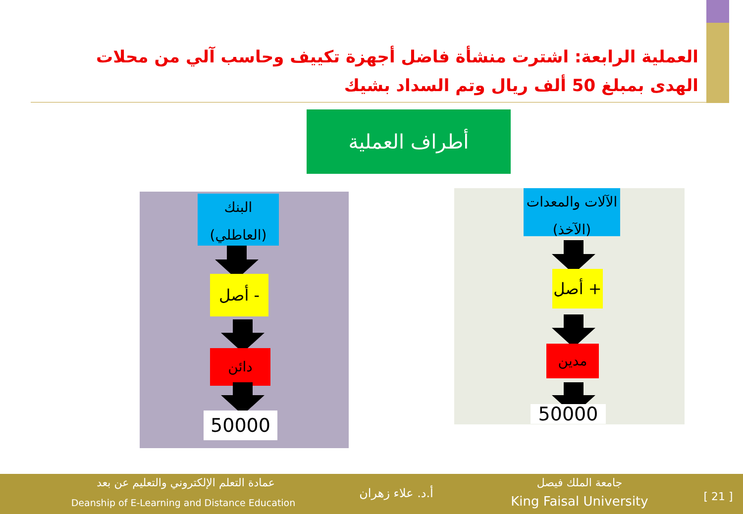العملية الرابعة: اشترت منشأة فاضل أجهزة تكييف وحاسب آلي من محلات الهدى بمبلغ 50 ألف ريال وتم السداد بشيك
أطراف العملية
الآلات والمعدات
(الآخذ)
+ أصل
مدين
50000
البنك
(العاطلي)
- أصل
دائن
50000
عمادة التعلم الإلكتروني والتعليم عن بعد
Deanship of E-Learning and Distance Education
أ.د. علاء زهران
جامعة الملك فيصل
King Faisal University
[ 21 ]